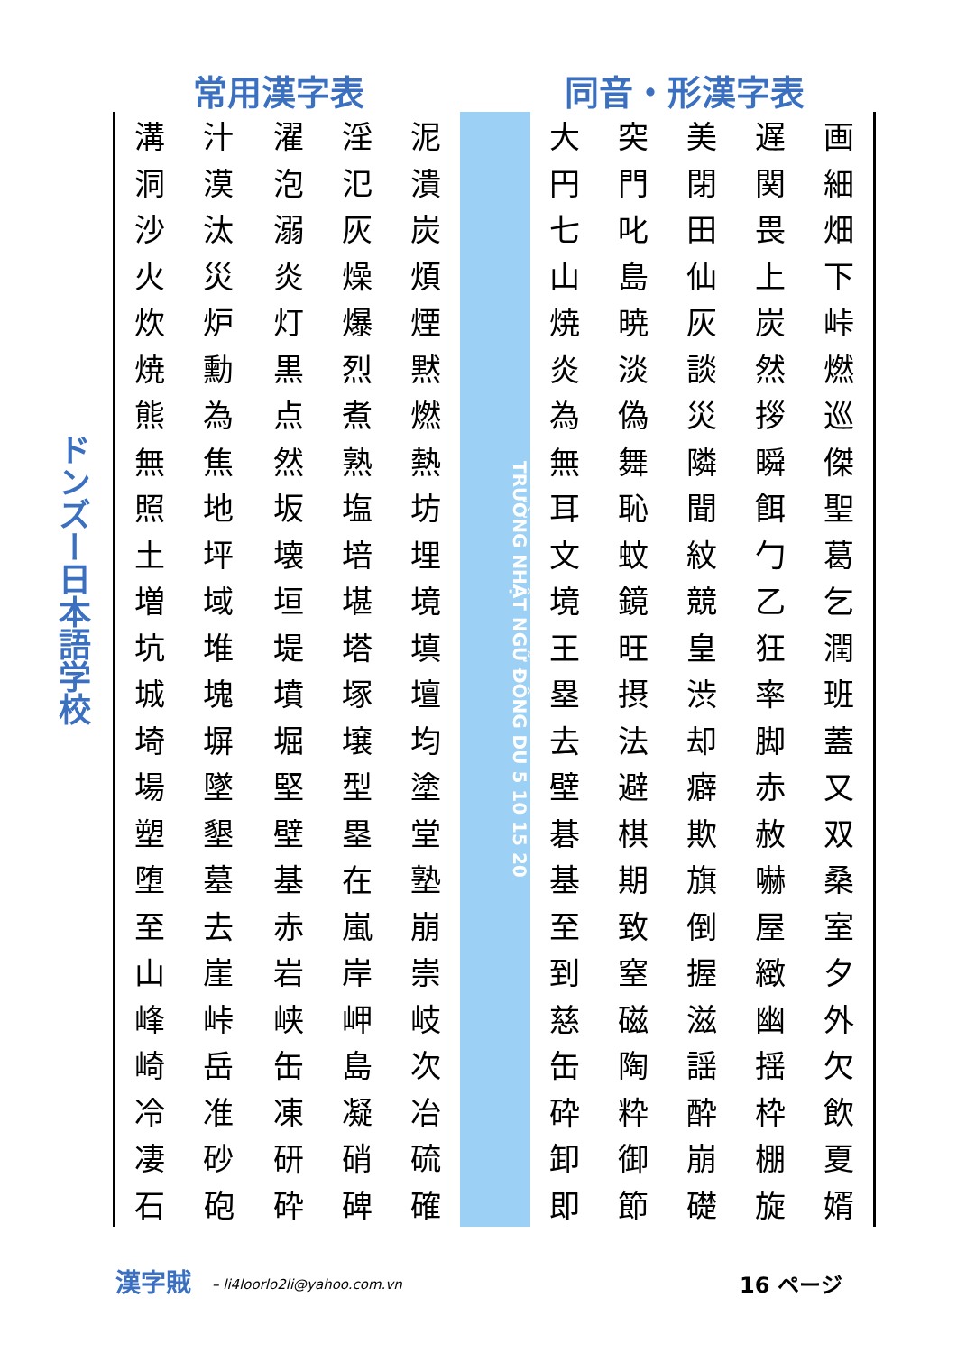常用漢字表 同音・形漢字表
ドンズー日本語学校
| 溝 | 汁 | 濯 | 淫 | 泥 |
| 洞 | 漠 | 泡 | 氾 | 潰 |
| 沙 | 汰 | 溺 | 灰 | 炭 |
| 火 | 災 | 炎 | 燥 | 煩 |
| 炊 | 炉 | 灯 | 爆 | 煙 |
| 焼 | 勳 | 黒 | 烈 | 黙 |
| 熊 | 為 | 点 | 煮 | 燃 |
| 無 | 焦 | 然 | 熟 | 熱 |
| 照 | 地 | 坂 | 塩 | 坊 |
| 土 | 坪 | 壊 | 培 | 埋 |
| 増 | 域 | 垣 | 堪 | 境 |
| 坑 | 堆 | 堤 | 塔 | 填 |
| 城 | 塊 | 墳 | 塚 | 壇 |
| 埼 | 塀 | 堀 | 壌 | 均 |
| 場 | 墜 | 堅 | 型 | 塗 |
| 塑 | 墾 | 壁 | 塁 | 堂 |
| 堕 | 墓 | 基 | 在 | 塾 |
| 至 | 去 | 赤 | 嵐 | 崩 |
| 山 | 崖 | 岩 | 岸 | 崇 |
| 峰 | 峠 | 峡 | 岬 | 岐 |
| 崎 | 岳 | 缶 | 島 | 次 |
| 冷 | 准 | 凍 | 凝 | 冶 |
| 凄 | 砂 | 研 | 硝 | 硫 |
| 石 | 砲 | 砕 | 碑 | 確 |
TRƯỜNG NHẬT NGỮ ĐÔNG DU 5 10 15 20
| 大 | 突 | 美 | 遅 | 画 |
| 円 | 門 | 閉 | 関 | 細 |
| 七 | 叱 | 田 | 畏 | 畑 |
| 山 | 島 | 仙 | 上 | 下 |
| 焼 | 暁 | 灰 | 炭 | 峠 |
| 炎 | 淡 | 談 | 然 | 燃 |
| 為 | 偽 | 災 | 拶 | 巡 |
| 無 | 舞 | 隣 | 瞬 | 傑 |
| 耳 | 恥 | 聞 | 餌 | 聖 |
| 文 | 蚊 | 紋 | 勹 | 葛 |
| 境 | 鏡 | 競 | 乙 | 乞 |
| 王 | 旺 | 皇 | 狂 | 潤 |
| 塁 | 摂 | 渋 | 率 | 班 |
| 去 | 法 | 却 | 脚 | 蓋 |
| 壁 | 避 | 癖 | 赤 | 又 |
| 碁 | 棋 | 欺 | 赦 | 双 |
| 基 | 期 | 旗 | 嚇 | 桑 |
| 至 | 致 | 倒 | 屋 | 室 |
| 到 | 窒 | 握 | 緻 | 夕 |
| 慈 | 磁 | 滋 | 幽 | 外 |
| 缶 | 陶 | 謡 | 揺 | 欠 |
| 砕 | 粋 | 酔 | 枠 | 飲 |
| 卸 | 御 | 崩 | 棚 | 夏 |
| 即 | 節 | 礎 | 旋 | 婿 |
漢字賊 – li4loorlo2li@yahoo.com.vn 16 ページ